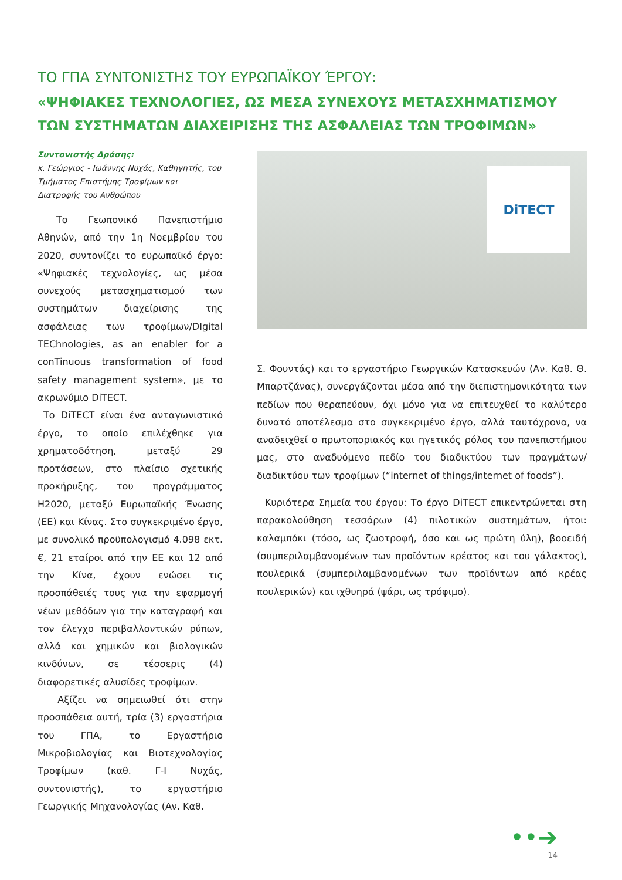ΤΟ ΓΠΑ ΣΥΝΤΟΝΙΣΤΗΣ ΤΟΥ ΕΥΡΩΠΑΪΚΟΥ ΈΡΓΟΥ:
«ΨΗΦΙΑΚΕΣ ΤΕΧΝΟΛΟΓΙΕΣ, ΩΣ ΜΕΣΑ ΣΥΝΕΧΟΥΣ ΜΕΤΑΣΧΗΜΑΤΙΣΜΟΥ ΤΩΝ ΣΥΣΤΗΜΑΤΩΝ ΔΙΑΧΕΙΡΙΣΗΣ ΤΗΣ ΑΣΦΑΛΕΙΑΣ ΤΩΝ ΤΡΟΦΙΜΩΝ»
Συντονιστής Δράσης:
κ. Γεώργιος - Ιωάννης Νυχάς, Καθηγητής, του Τμήματος Επιστήμης Τροφίμων και Διατροφής του Ανθρώπου
  Το Γεωπονικό Πανεπιστήμιο Αθηνών, από την 1η Νοεμβρίου του 2020, συντονίζει το ευρωπαϊκό έργο: «Ψηφιακές τεχνολογίες, ως μέσα συνεχούς μετασχηματισμού των συστημάτων διαχείρισης της ασφάλειας των τροφίμων/DIgital TEChnologies, as an enabler for a conTinuous transformation of food safety management system», με το ακρωνύμιο DiTECT.
Το DiTECT είναι ένα ανταγωνιστικό έργο, το οποίο επιλέχθηκε για χρηματοδότηση, μεταξύ 29 προτάσεων, στο πλαίσιο σχετικής προκήρυξης, του προγράμματος H2020, μεταξύ Ευρωπαϊκής Ένωσης (ΕΕ) και Κίνας. Στο συγκεκριμένο έργο, με συνολικό προϋπολογισμό 4.098 εκτ. €, 21 εταίροι από την ΕΕ και 12 από την Κίνα, έχουν ενώσει τις προσπάθειές τους για την εφαρμογή νέων μεθόδων για την καταγραφή και τον έλεγχο περιβαλλοντικών ρύπων, αλλά και χημικών και βιολογικών κινδύνων, σε τέσσερις (4) διαφορετικές αλυσίδες τροφίμων.
Αξίζει να σημειωθεί ότι στην προσπάθεια αυτή, τρία (3) εργαστήρια του ΓΠΑ, το Εργαστήριο Μικροβιολογίας και Βιοτεχνολογίας Τροφίμων (καθ. Γ-Ι Νυχάς, συντονιστής), το εργαστήριο Γεωργικής Μηχανολογίας (Αν. Καθ.
DiTECT
Σ. Φουντάς) και το εργαστήριο Γεωργικών Κατασκευών (Αν. Καθ. Θ. Μπαρτζάνας), συνεργάζονται μέσα από την διεπιστημονικότητα των πεδίων που θεραπεύουν, όχι μόνο για να επιτευχθεί το καλύτερο δυνατό αποτέλεσμα στο συγκεκριμένο έργο, αλλά ταυτόχρονα, να αναδειχθεί ο πρωτοποριακός και ηγετικός ρόλος του πανεπιστήμιου μας, στο αναδυόμενο πεδίο του διαδικτύου των πραγμάτων/διαδικτύου των τροφίμων (“internet of things/internet of foods”).
Κυριότερα Σημεία του έργου: Το έργο DiTECT επικεντρώνεται στη παρακολούθηση τεσσάρων (4) πιλοτικών συστημάτων, ήτοι: καλαμπόκι (τόσο, ως ζωοτροφή, όσο και ως πρώτη ύλη), βοοειδή (συμπεριλαμβανομένων των προϊόντων κρέατος και του γάλακτος), πουλερικά (συμπεριλαμβανομένων των προϊόντων από κρέας πουλερικών) και ιχθυηρά (ψάρι, ως τρόφιμο).
••➔
14